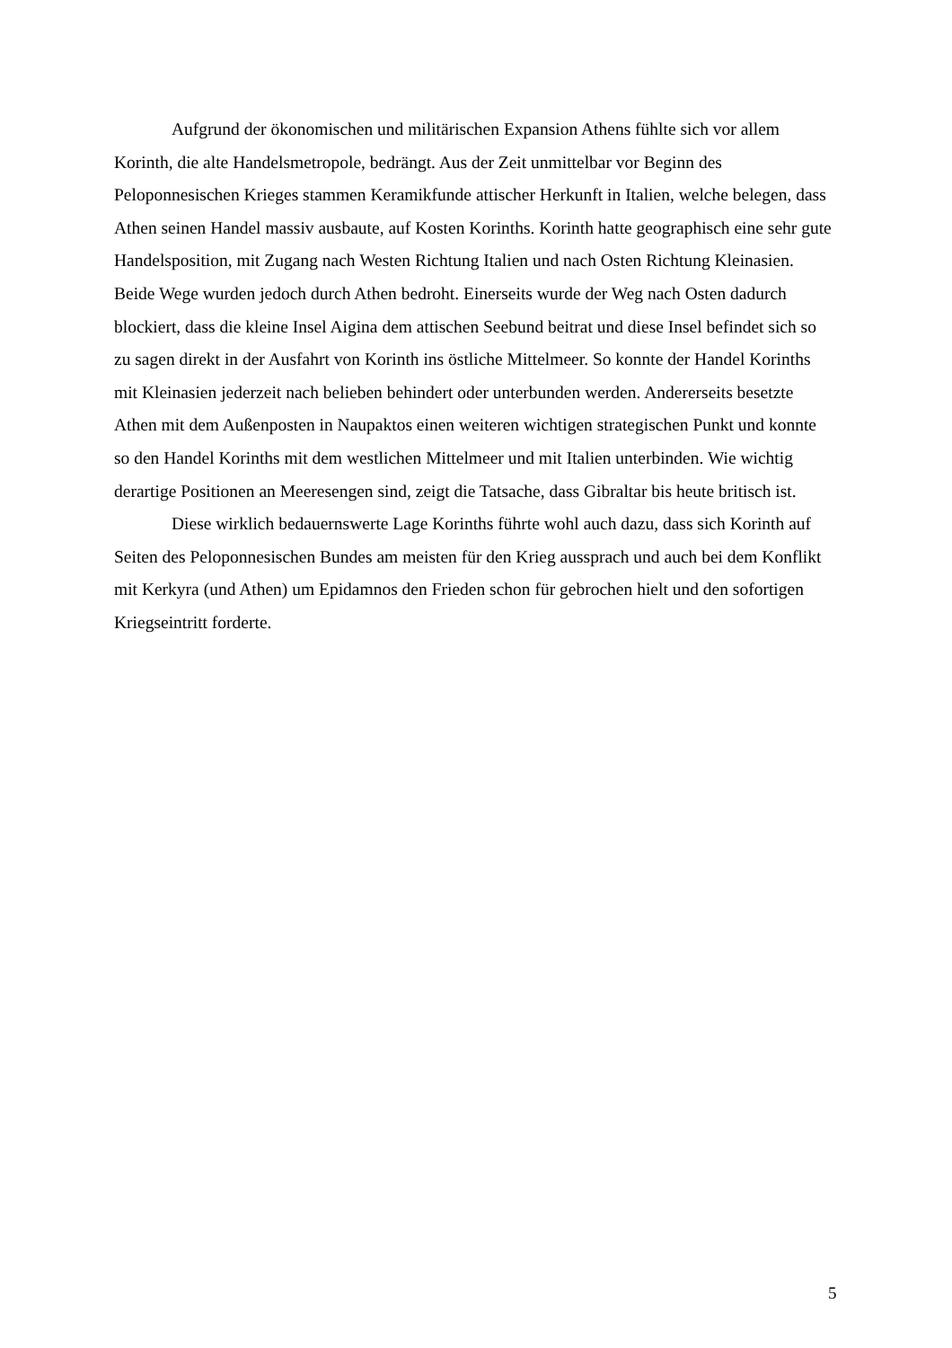Aufgrund der ökonomischen und militärischen Expansion Athens fühlte sich vor allem Korinth, die alte Handelsmetropole, bedrängt. Aus der Zeit unmittelbar vor Beginn des Peloponnesischen Krieges stammen Keramikfunde attischer Herkunft in Italien, welche belegen, dass Athen seinen Handel massiv ausbaute, auf Kosten Korinths. Korinth hatte geographisch eine sehr gute Handelsposition, mit Zugang nach Westen Richtung Italien und nach Osten Richtung Kleinasien. Beide Wege wurden jedoch durch Athen bedroht. Einerseits wurde der Weg nach Osten dadurch blockiert, dass die kleine Insel Aigina dem attischen Seebund beitrat und diese Insel befindet sich so zu sagen direkt in der Ausfahrt von Korinth ins östliche Mittelmeer. So konnte der Handel Korinths mit Kleinasien jederzeit nach belieben behindert oder unterbunden werden. Andererseits besetzte Athen mit dem Außenposten in Naupaktos einen weiteren wichtigen strategischen Punkt und konnte so den Handel Korinths mit dem westlichen Mittelmeer und mit Italien unterbinden. Wie wichtig derartige Positionen an Meeresengen sind, zeigt die Tatsache, dass Gibraltar bis heute britisch ist.
Diese wirklich bedauernswerte Lage Korinths führte wohl auch dazu, dass sich Korinth auf Seiten des Peloponnesischen Bundes am meisten für den Krieg aussprach und auch bei dem Konflikt mit Kerkyra (und Athen) um Epidamnos den Frieden schon für gebrochen hielt und den sofortigen Kriegseintritt forderte.
5